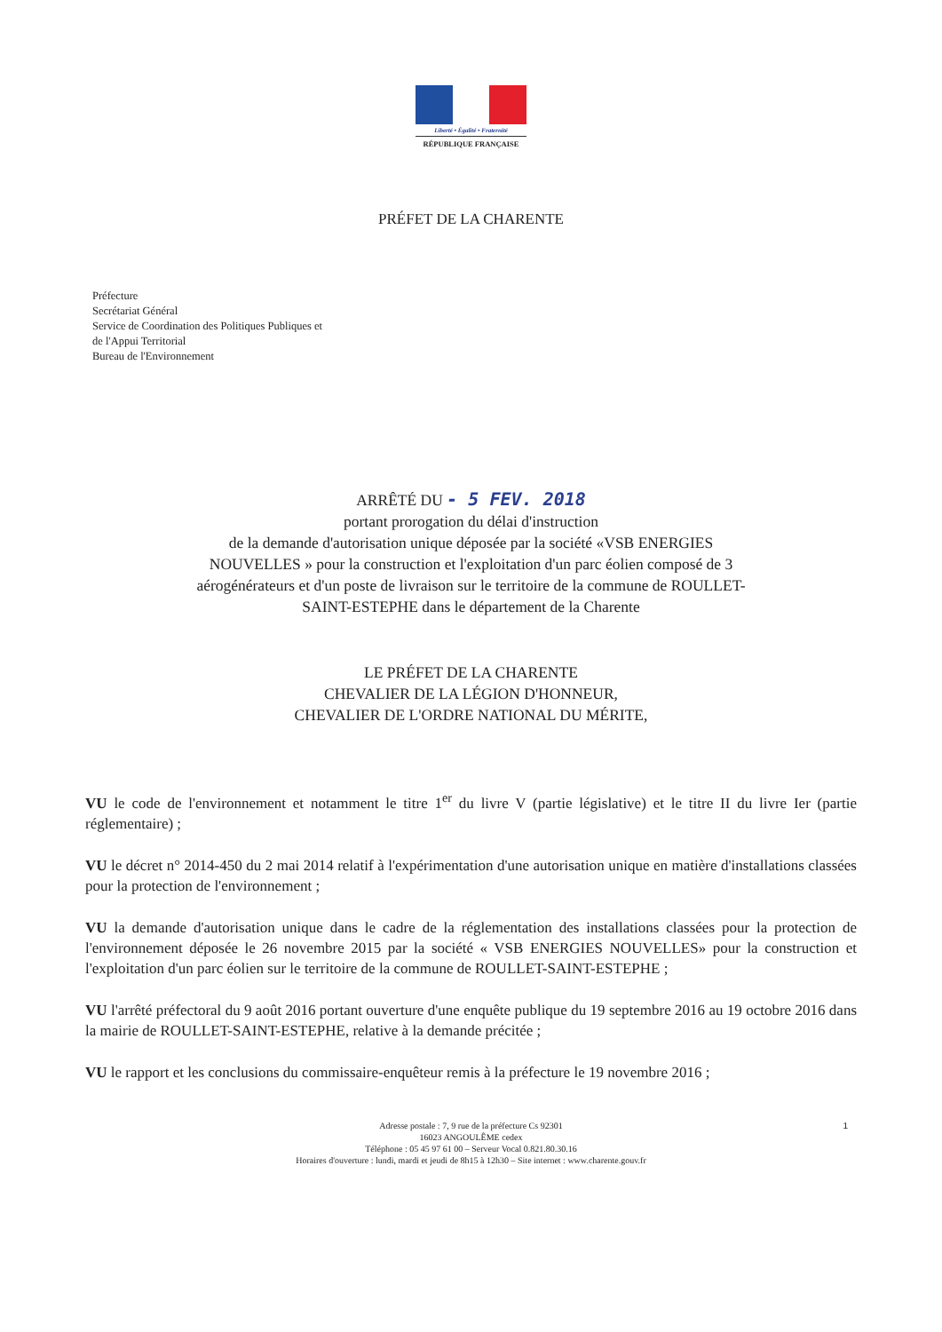Liberté • Égalité • Fraternité
RÉPUBLIQUE FRANÇAISE
PRÉFET DE LA CHARENTE
Préfecture
Secrétariat Général
Service de Coordination des Politiques Publiques et
de l'Appui Territorial
Bureau de l'Environnement
ARRÊTÉ DU - 5 FEV. 2018
portant prorogation du délai d'instruction
de la demande d'autorisation unique déposée par la société «VSB ENERGIES
NOUVELLES » pour la construction et l'exploitation d'un parc éolien composé de 3
aérogénérateurs et d'un poste de livraison sur le territoire de la commune de ROULLET-
SAINT-ESTEPHE dans le département de la Charente
LE PRÉFET DE LA CHARENTE
CHEVALIER DE LA LÉGION D'HONNEUR,
CHEVALIER DE L'ORDRE NATIONAL DU MÉRITE,
VU le code de l'environnement et notamment le titre 1<sup>er</sup> du livre V (partie législative) et le titre II du livre Ier (partie réglementaire) ;
VU le décret n° 2014-450 du 2 mai 2014 relatif à l'expérimentation d'une autorisation unique en matière d'installations classées pour la protection de l'environnement ;
VU la demande d'autorisation unique dans le cadre de la réglementation des installations classées pour la protection de l'environnement déposée le 26 novembre 2015 par la société « VSB ENERGIES NOUVELLES» pour la construction et l'exploitation d'un parc éolien sur le territoire de la commune de ROULLET-SAINT-ESTEPHE ;
VU l'arrêté préfectoral du 9 août 2016 portant ouverture d'une enquête publique du 19 septembre 2016 au 19 octobre 2016 dans la mairie de ROULLET-SAINT-ESTEPHE, relative à la demande précitée ;
VU le rapport et les conclusions du commissaire-enquêteur remis à la préfecture le 19 novembre 2016 ;
Adresse postale : 7, 9 rue de la préfecture Cs 92301
16023 ANGOULÊME cedex
Téléphone : 05 45 97 61 00 – Serveur Vocal 0.821.80.30.16
Horaires d'ouverture : lundi, mardi et jeudi de 8h15 à 12h30 – Site internet : www.charente.gouv.fr
1